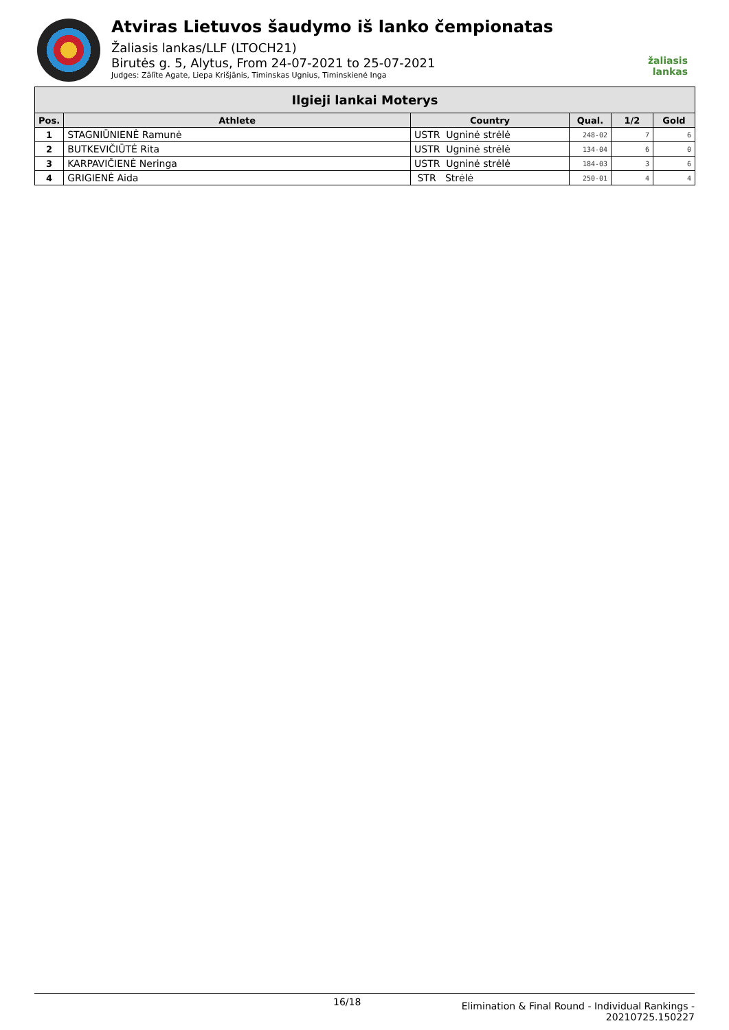Atviras Lietuvos šaudymo iš lanko čempionatas
Žaliasis lankas/LLF (LTOCH21)
Birutės g. 5, Alytus, From 24-07-2021 to 25-07-2021
Judges: Zālīte Agate, Liepa Krišjānis, Timinskas Ugnius, Timinskienė Inga
žaliasis
lankas
| Ilgieji lankai Moterys | | | | | |
| --- | --- | --- | --- | --- | --- |
| Pos. | Athlete | Country | Qual. | 1/2 | Gold |
| 1 | STAGNIŪNIENĖ Ramunė | USTR Ugninė strėlė | 248-02 | 7 | 6 |
| 2 | BUTKEVIČIŪTĖ Rita | USTR Ugninė strėlė | 134-04 | 6 | 0 |
| 3 | KARPAVIČIENĖ Neringa | USTR Ugninė strėlė | 184-03 | 3 | 6 |
| 4 | GRIGIENĖ Aida | STR Strėlė | 250-01 | 4 | 4 |
16/18
Elimination & Final Round - Individual Rankings -
20210725.150227